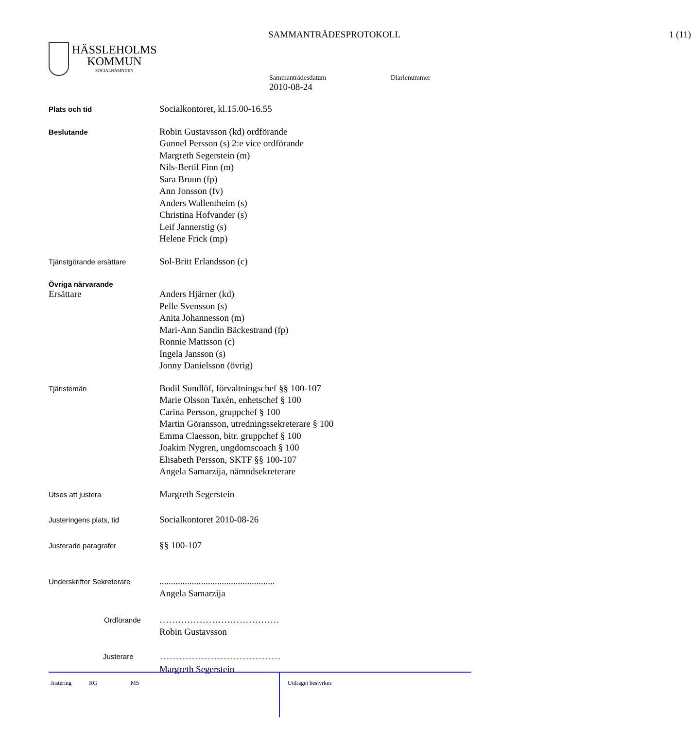SAMMANTRÄDESPROTOKOLL 1 (11)
HÄSSLEHOLMS
KOMMUN
SOCIALNÄMNDEN
Sammanträdesdatum Diarienummer
2010-08-24
Plats och tid
Socialkontoret, kl.15.00-16.55
Beslutande
Robin Gustavsson (kd) ordförande
Gunnel Persson (s) 2:e vice ordförande
Margreth Segerstein (m)
Nils-Bertil Finn (m)
Sara Bruun (fp)
Ann Jonsson (fv)
Anders Wallentheim (s)
Christina Hofvander (s)
Leif Jannerstig (s)
Helene Frick (mp)
Tjänstgörande ersättare
Sol-Britt Erlandsson (c)
Övriga närvarande
Ersättare
Anders Hjärner (kd)
Pelle Svensson (s)
Anita Johannesson (m)
Mari-Ann Sandin Bäckestrand (fp)
Ronnie Mattsson (c)
Ingela Jansson (s)
Jonny Danielsson (övrig)
Tjänstemän
Bodil Sundlöf, förvaltningschef §§ 100-107
Marie Olsson Taxén, enhetschef § 100
Carina Persson, gruppchef § 100
Martin Göransson, utredningssekreterare § 100
Emma Claesson, bitr. gruppchef § 100
Joakim Nygren, ungdomscoach § 100
Elisabeth Persson, SKTF §§ 100-107
Angela Samarzija, nämndsekreterare
Utses att justera
Margreth Segerstein
Justeringens plats, tid
Socialkontoret 2010-08-26
Justerade paragrafer
§§ 100-107
Underskrifter Sekreterare
..................................................
Angela Samarzija
Ordförande
…………………………………
Robin Gustavsson
Justerare
...................................................................................
Margreth Segerstein
Justering RG MS
Utdraget bestyrkes